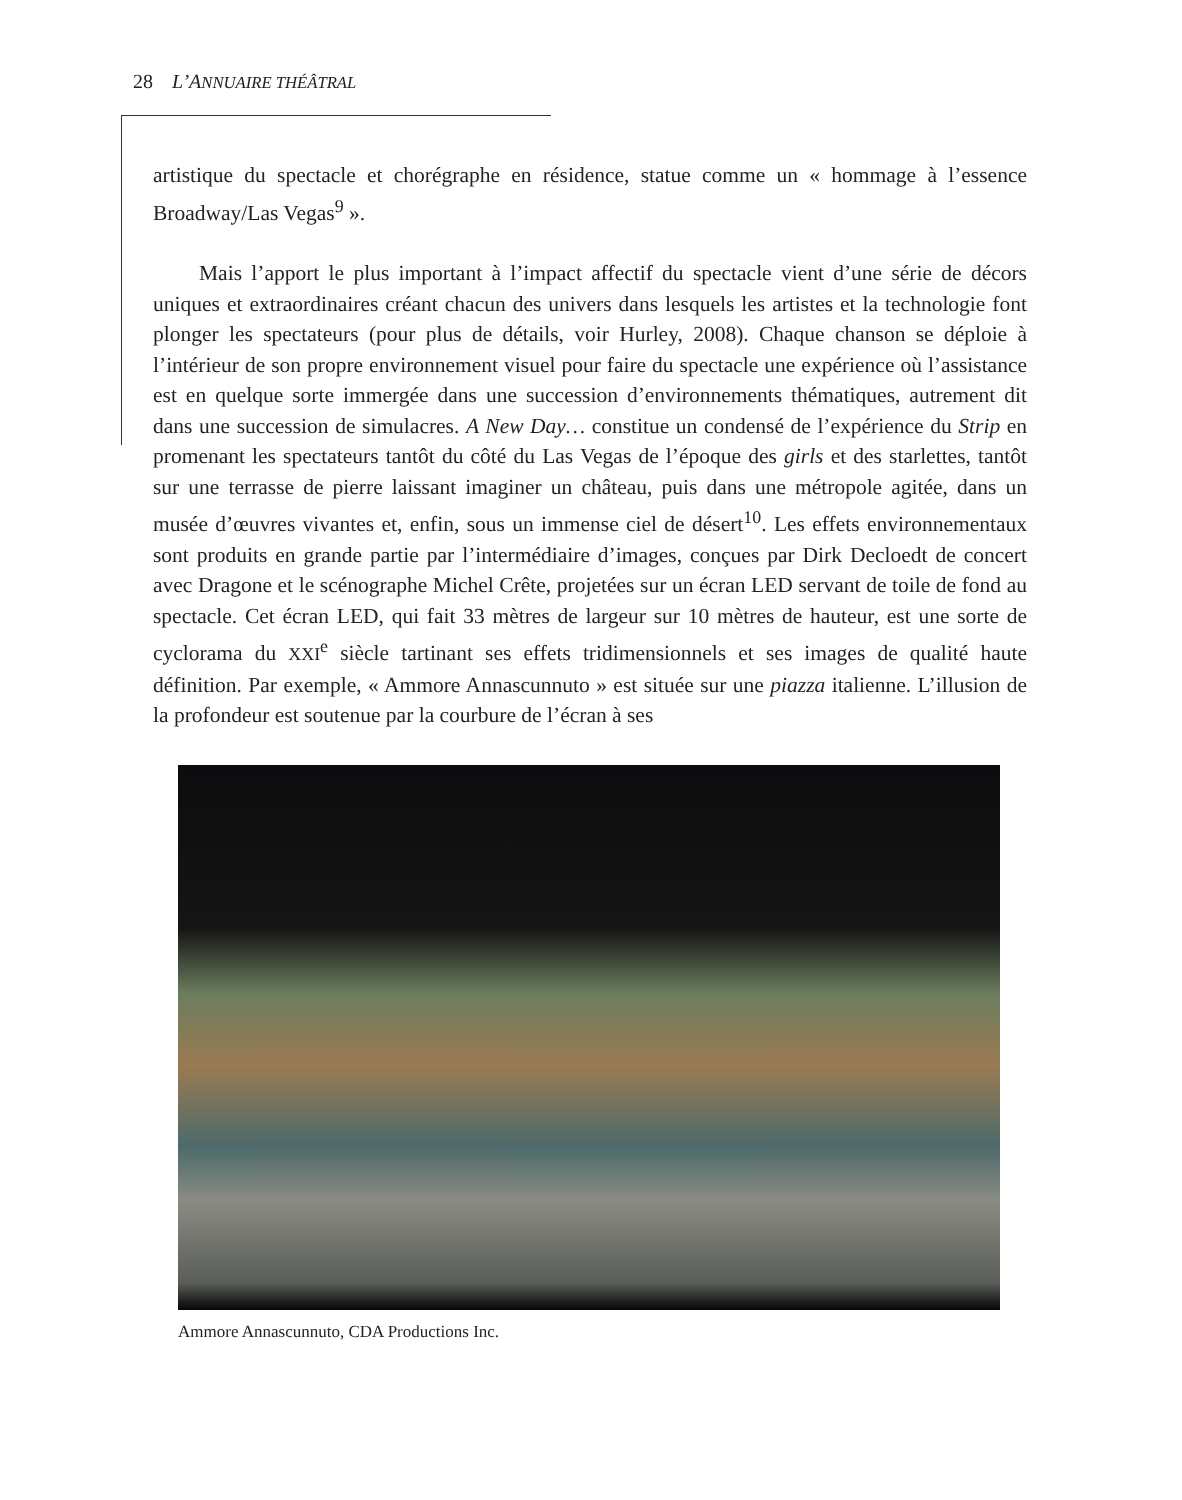28 L’ANNUAIRE THÉÂTRAL
artistique du spectacle et chorégraphe en résidence, statue comme un « hommage à l’essence Broadway/Las Vegas<sup>9</sup> ».
Mais l’apport le plus important à l’impact affectif du spectacle vient d’une série de décors uniques et extraordinaires créant chacun des univers dans lesquels les artistes et la technologie font plonger les spectateurs (pour plus de détails, voir Hurley, 2008). Chaque chanson se déploie à l’intérieur de son propre environnement visuel pour faire du spectacle une expérience où l’assistance est en quelque sorte immergée dans une succession d’environnements thématiques, autrement dit dans une succession de simulacres. A New Day… constitue un condensé de l’expérience du Strip en promenant les spectateurs tantôt du côté du Las Vegas de l’époque des girls et des starlettes, tantôt sur une terrasse de pierre laissant imaginer un château, puis dans une métropole agitée, dans un musée d’œuvres vivantes et, enfin, sous un immense ciel de désert<sup>10</sup>. Les effets environnementaux sont produits en grande partie par l’intermédiaire d’images, conçues par Dirk Decloedt de concert avec Dragone et le scénographe Michel Crête, projetées sur un écran LED servant de toile de fond au spectacle. Cet écran LED, qui fait 33 mètres de largeur sur 10 mètres de hauteur, est une sorte de cyclorama du XXI<sup>e</sup> siècle tartinant ses effets tridimensionnels et ses images de qualité haute définition. Par exemple, « Ammore Annascunnuto » est située sur une piazza italienne. L’illusion de la profondeur est soutenue par la courbure de l’écran à ses
Ammore Annascunnuto, CDA Productions Inc.